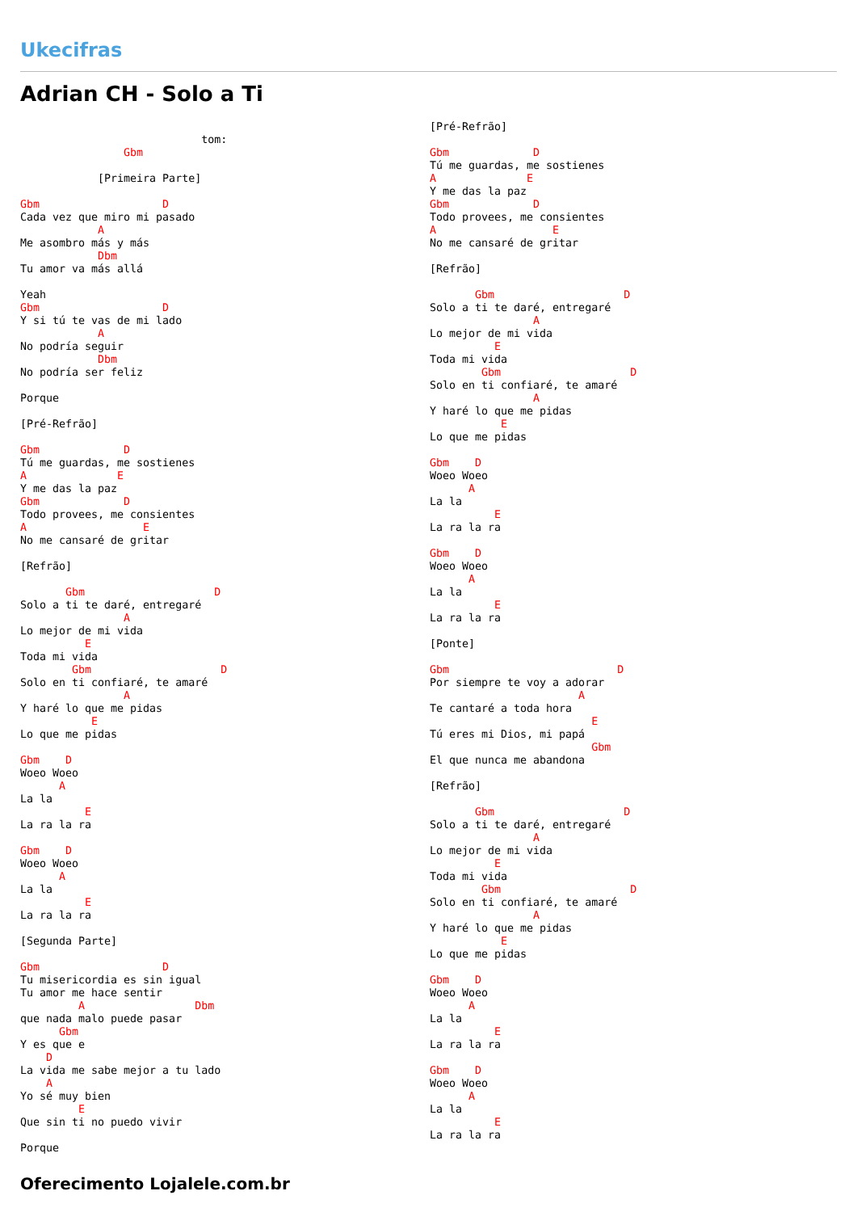Ukecifras
Adrian CH - Solo a Ti
                            tom:
                Gbm

            [Primeira Parte]

Gbm                   D
Cada vez que miro mi pasado
            A
Me asombro más y más
            Dbm
Tu amor va más allá

Yeah
Gbm                   D
Y si tú te vas de mi lado
            A
No podría seguir
            Dbm
No podría ser feliz

Porque

[Pré-Refrão]

Gbm             D
Tú me guardas, me sostienes
A              E
Y me das la paz
Gbm             D
Todo provees, me consientes
A                  E
No me cansaré de gritar

[Refrão]

       Gbm                    D
Solo a ti te daré, entregaré
                A
Lo mejor de mi vida
          E
Toda mi vida
        Gbm                    D
Solo en ti confiaré, te amaré
                A
Y haré lo que me pidas
           E
Lo que me pidas

Gbm    D
Woeo Woeo
      A
La la
          E
La ra la ra

Gbm    D
Woeo Woeo
      A
La la
          E
La ra la ra

[Segunda Parte]

Gbm                   D
Tu misericordia es sin igual
Tu amor me hace sentir
         A                 Dbm
que nada malo puede pasar
      Gbm
Y es que e
    D
La vida me sabe mejor a tu lado
    A
Yo sé muy bien
         E
Que sin ti no puedo vivir

Porque
[Pré-Refrão]

Gbm             D
Tú me guardas, me sostienes
A              E
Y me das la paz
Gbm             D
Todo provees, me consientes
A                  E
No me cansaré de gritar

[Refrão]

       Gbm                    D
Solo a ti te daré, entregaré
                A
Lo mejor de mi vida
          E
Toda mi vida
        Gbm                    D
Solo en ti confiaré, te amaré
                A
Y haré lo que me pidas
           E
Lo que me pidas

Gbm    D
Woeo Woeo
      A
La la
          E
La ra la ra

Gbm    D
Woeo Woeo
      A
La la
          E
La ra la ra

[Ponte]

Gbm                          D
Por siempre te voy a adorar
                       A
Te cantaré a toda hora
                         E
Tú eres mi Dios, mi papá
                         Gbm
El que nunca me abandona

[Refrão]

       Gbm                    D
Solo a ti te daré, entregaré
                A
Lo mejor de mi vida
          E
Toda mi vida
        Gbm                    D
Solo en ti confiaré, te amaré
                A
Y haré lo que me pidas
           E
Lo que me pidas

Gbm    D
Woeo Woeo
      A
La la
          E
La ra la ra

Gbm    D
Woeo Woeo
      A
La la
          E
La ra la ra
Oferecimento Lojalele.com.br